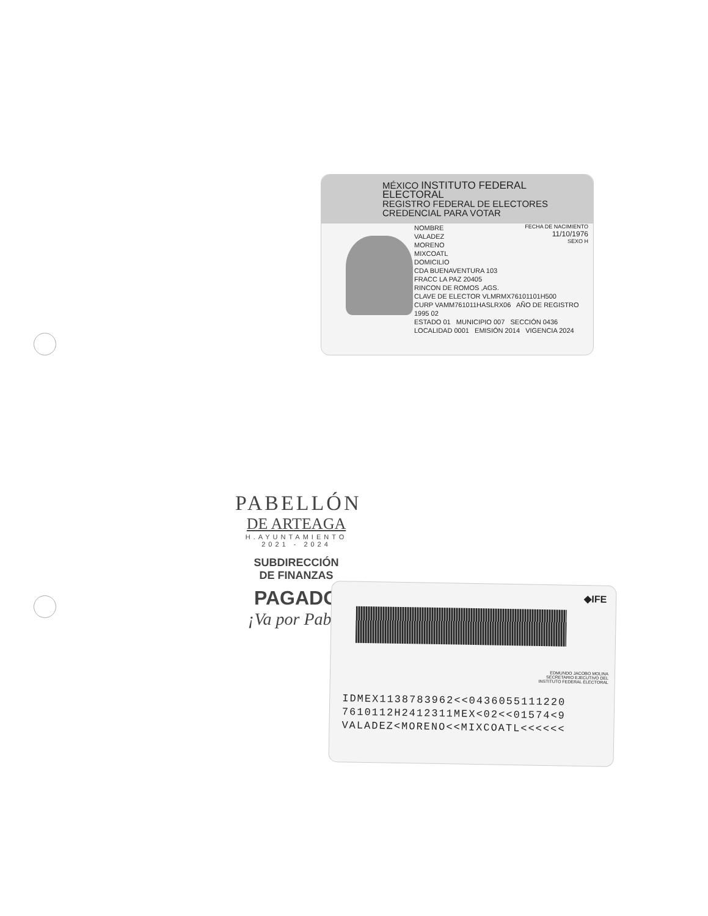MÉXICO INSTITUTO FEDERAL ELECTORAL
REGISTRO FEDERAL DE ELECTORES
CREDENCIAL PARA VOTAR
NOMBRE
VALADEZ
MORENO
MIXCOATL
DOMICILIO
CDA BUENAVENTURA 103
FRACC LA PAZ 20405
RINCON DE ROMOS ,AGS.
CLAVE DE ELECTOR VLMRMX76101101H500
CURP VAMM761011HASLRX06 AÑO DE REGISTRO 1995 02
ESTADO 01 MUNICIPIO 007 SECCIÓN 0436
LOCALIDAD 0001 EMISIÓN 2014 VIGENCIA 2024
FECHA DE NACIMIENTO
11/10/1976
SEXO H
PABELLÓN
DE ARTEAGA
H.AYUNTAMIENTO
2021 - 2024
SUBDIRECCIÓN
DE FINANZAS
PAGADO
¡Va por Pabe!
◆IFE
EDMUNDO JACOBO MOLINA
SECRETARIO EJECUTIVO DEL
INSTITUTO FEDERAL ELECTORAL
IDMEX1138783962<<0436055111220
7610112H2412311MEX<02<<01574<9
VALADEZ<MORENO<<MIXCOATL<<<<<<